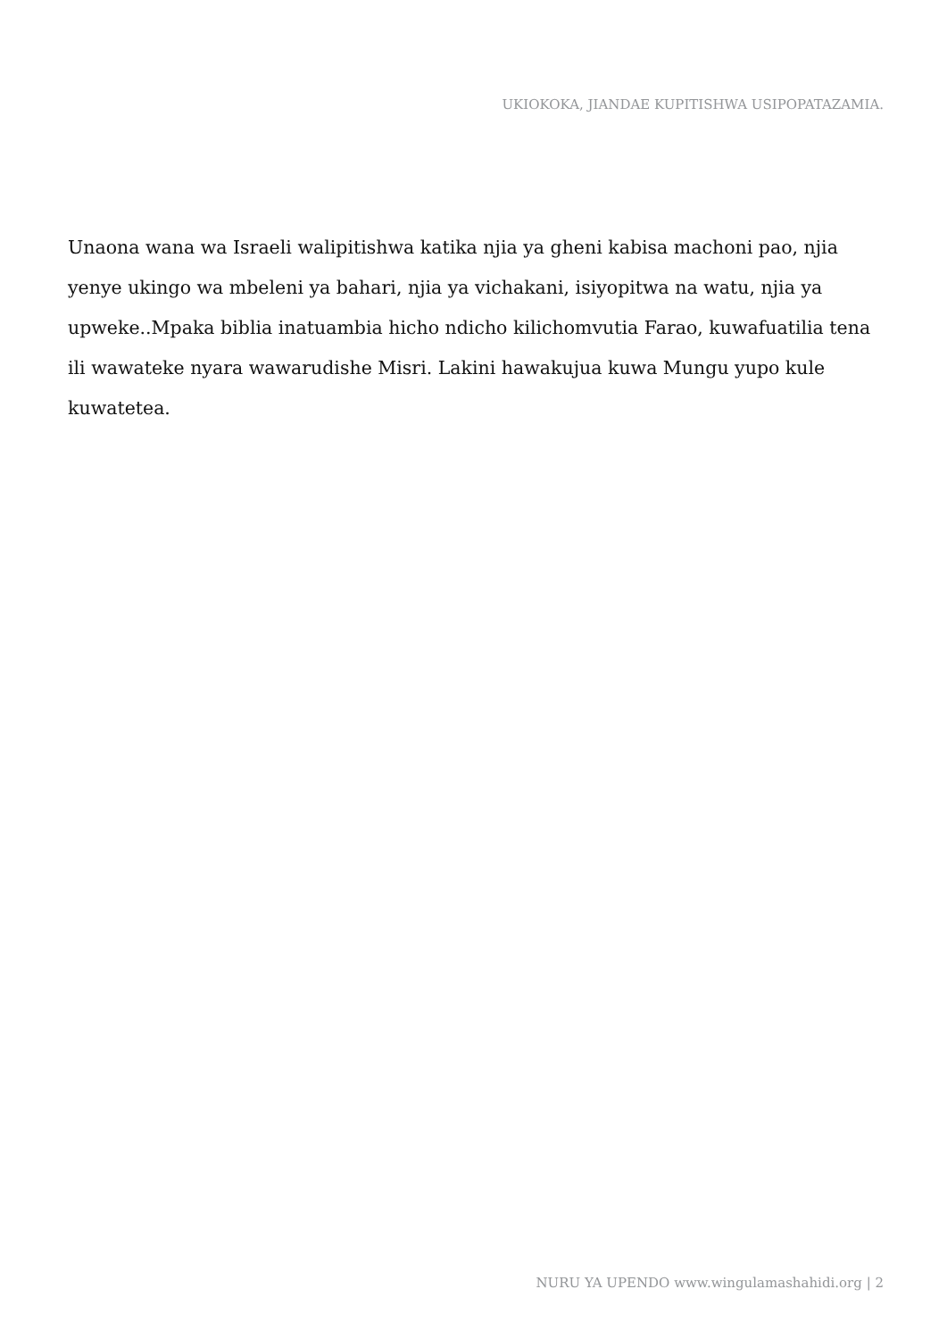UKIOKOKA, JIANDAE KUPITISHWA USIPOPATAZAMIA.
Unaona wana wa Israeli walipitishwa katika njia ya gheni kabisa machoni pao, njia yenye ukingo wa mbeleni ya bahari, njia ya vichakani, isiyopitwa na watu, njia ya upweke..Mpaka biblia inatuambia hicho ndicho kilichomvutia Farao, kuwafuatilia tena ili wawateke nyara wawarudishe Misri. Lakini hawakujua kuwa Mungu yupo kule kuwatetea.
NURU YA UPENDO www.wingulamashahidi.org | 2